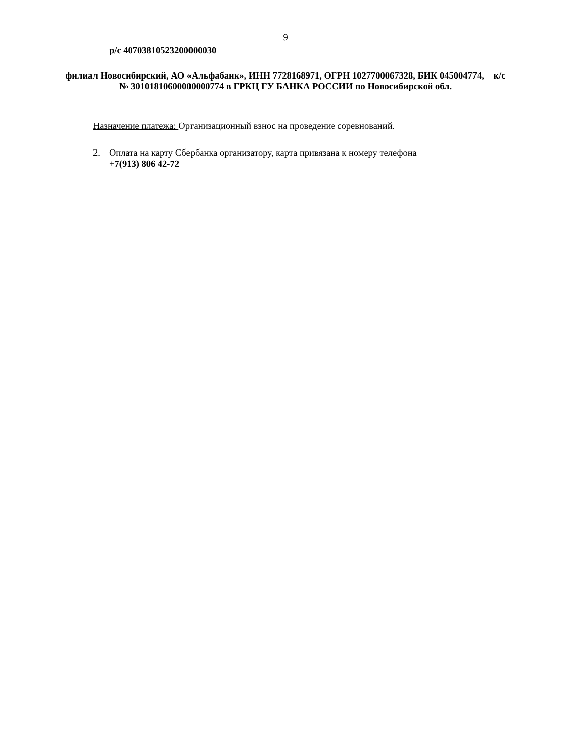9
р/с 40703810523200000030
филиал Новосибирский, АО «Альфабанк», ИНН 7728168971, ОГРН 1027700067328, БИК 045004774, к/с № 30101810600000000774 в ГРКЦ ГУ БАНКА РОССИИ по Новосибирской обл.
Назначение платежа: Организационный взнос на проведение соревнований.
2. Оплата на карту Сбербанка организатору, карта привязана к номеру телефона
+7(913) 806 42-72